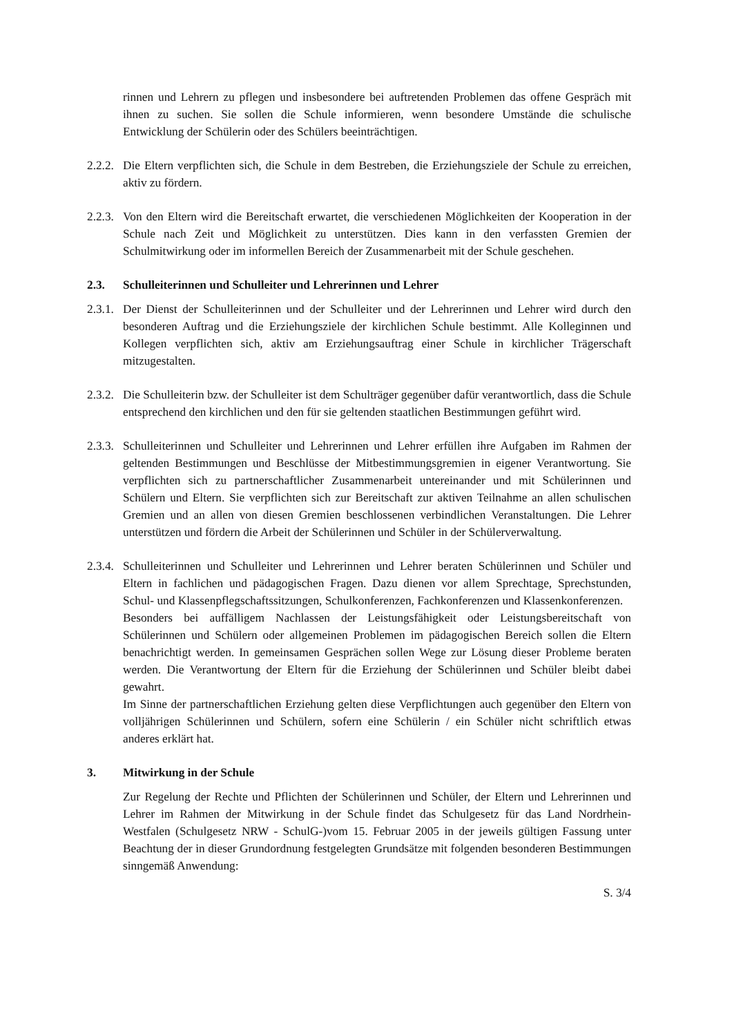rinnen und Lehrern zu pflegen und insbesondere bei auftretenden Problemen das offene Gespräch mit ihnen zu suchen. Sie sollen die Schule informieren, wenn besondere Umstände die schulische Entwicklung der Schülerin oder des Schülers beeinträchtigen.
2.2.2.
Die Eltern verpflichten sich, die Schule in dem Bestreben, die Erziehungsziele der Schule zu erreichen, aktiv zu fördern.
2.2.3.
Von den Eltern wird die Bereitschaft erwartet, die verschiedenen Möglichkeiten der Kooperation in der Schule nach Zeit und Möglichkeit zu unterstützen. Dies kann in den verfassten Gremien der Schulmitwirkung oder im informellen Bereich der Zusammenarbeit mit der Schule geschehen.
2.3. Schulleiterinnen und Schulleiter und Lehrerinnen und Lehrer
2.3.1.
Der Dienst der Schulleiterinnen und der Schulleiter und der Lehrerinnen und Lehrer wird durch den besonderen Auftrag und die Erziehungsziele der kirchlichen Schule bestimmt. Alle Kolleginnen und Kollegen verpflichten sich, aktiv am Erziehungsauftrag einer Schule in kirchlicher Trägerschaft mitzugestalten.
2.3.2.
Die Schulleiterin bzw. der Schulleiter ist dem Schulträger gegenüber dafür verantwortlich, dass die Schule entsprechend den kirchlichen und den für sie geltenden staatlichen Bestimmungen geführt wird.
2.3.3.
Schulleiterinnen und Schulleiter und Lehrerinnen und Lehrer erfüllen ihre Aufgaben im Rahmen der geltenden Bestimmungen und Beschlüsse der Mitbestimmungsgremien in eigener Verantwortung. Sie verpflichten sich zu partnerschaftlicher Zusammenarbeit untereinander und mit Schülerinnen und Schülern und Eltern. Sie verpflichten sich zur Bereitschaft zur aktiven Teilnahme an allen schulischen Gremien und an allen von diesen Gremien beschlossenen verbindlichen Veranstaltungen. Die Lehrer unterstützen und fördern die Arbeit der Schülerinnen und Schüler in der Schülerverwaltung.
2.3.4.
Schulleiterinnen und Schulleiter und Lehrerinnen und Lehrer beraten Schülerinnen und Schüler und Eltern in fachlichen und pädagogischen Fragen. Dazu dienen vor allem Sprechtage, Sprechstunden, Schul- und Klassenpflegschaftssitzungen, Schulkonferenzen, Fachkonferenzen und Klassenkonferenzen.
Besonders bei auffälligem Nachlassen der Leistungsfähigkeit oder Leistungsbereitschaft von Schülerinnen und Schülern oder allgemeinen Problemen im pädagogischen Bereich sollen die Eltern benachrichtigt werden. In gemeinsamen Gesprächen sollen Wege zur Lösung dieser Probleme beraten werden. Die Verantwortung der Eltern für die Erziehung der Schülerinnen und Schüler bleibt dabei gewahrt.
Im Sinne der partnerschaftlichen Erziehung gelten diese Verpflichtungen auch gegenüber den Eltern von volljährigen Schülerinnen und Schülern, sofern eine Schülerin / ein Schüler nicht schriftlich etwas anderes erklärt hat.
3. Mitwirkung in der Schule
Zur Regelung der Rechte und Pflichten der Schülerinnen und Schüler, der Eltern und Lehrerinnen und Lehrer im Rahmen der Mitwirkung in der Schule findet das Schulgesetz für das Land Nordrhein-Westfalen (Schulgesetz NRW - SchulG-)vom 15. Februar 2005 in der jeweils gültigen Fassung unter Beachtung der in dieser Grundordnung festgelegten Grundsätze mit folgenden besonderen Bestimmungen sinngemäß Anwendung:
S. 3/4